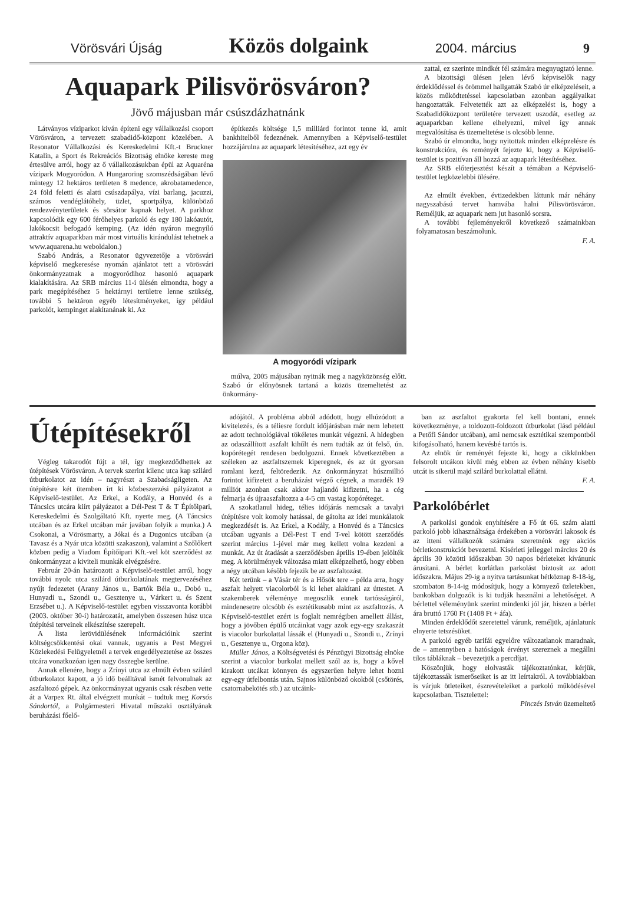Vörösvári Újság Közös dolgaink 2004. március 9
Aquapark Pilisvörösváron?
Jövő májusban már csúszdázhatnánk
Látványos víziparkot kíván építeni egy vállalkozási csoport Vörösváron, a tervezett szabadidő-központ közelében. A Resonator Vállalkozási és Kereskedelmi Kft.-t Bruckner Katalin, a Sport és Rekreációs Bizottság elnöke kereste meg értesülve arról, hogy az ő vállalkozásukban épül az Aquaréna vízipark Mogyoródon. A Hungaroring szomszédságában lévő mintegy 12 hektáros területen 8 medence, akrobatamedence, 24 föld feletti és alatti csúszdapálya, vízi barlang, jacuzzi, számos vendéglátóhely, üzlet, sportpálya, különböző rendezvényterületek és sörsátor kapnak helyet. A parkhoz kapcsolódik egy 600 férőhelyes parkoló és egy 180 lakóautót, lakókocsit befogadó kemping. (Az idén nyáron megnyíló attraktív aquaparkban már most virtuális kirándulást tehetnek a www.aquarena.hu weboldalon.)
Szabó András, a Resonator ügyvezetője a vörösvári képviselő megkeresése nyomán ajánlatot tett a vörösvári önkormányzatnak a mogyoródihoz hasonló aquapark kialakítására. Az SRB március 11-i ülésén elmondta, hogy a park megépítéséhez 5 hektárnyi területre lenne szükség, további 5 hektáron egyéb létesítményeket, így például parkolót, kempinget alakítanának ki. Az
építkezés költsége 1,5 milliárd forintot tenne ki, amit bankhitelből fedeznének. Amennyiben a Képviselő-testület hozzájárulna az aquapark létesítéséhez, azt egy év
A mogyoródi vízipark
múlva, 2005 májusában nyitnák meg a nagyközönség előtt. Szabó úr előnyösnek tartaná a közös üzemeltetést az önkormány-
zattal, ez szerinte mindkét fél számára megnyugtató lenne.
A bizottsági ülésen jelen lévő képviselők nagy érdeklődéssel és örömmel hallgatták Szabó úr elképzeléseit, a közös működtetéssel kapcsolatban azonban aggályaikat hangoztatták. Felvetették azt az elképzelést is, hogy a Szabadidőközpont területére tervezett uszodát, esetleg az aquaparkban kellene elhelyezni, mivel így annak megvalósítása és üzemeltetése is olcsóbb lenne.
Szabó úr elmondta, hogy nyitottak minden elképzelésre és konstrukcióra, és reményét fejezte ki, hogy a Képviselő-testület is pozitívan áll hozzá az aquapark létesítéséhez.
Az SRB előterjesztést készít a témában a Képviselő-testület legközelebbi ülésére.
Az elmúlt években, évtizedekben láttunk már néhány nagyszabású tervet hamvába halni Pilisvörösváron. Reméljük, az aquapark nem jut hasonló sorsra.
A további fejleményekről következő számainkban folyamatosan beszámolunk.
F. A.
Útépítésekről
Végleg takarodót fújt a tél, így megkezdődhettek az útépítések Vörösváron. A tervek szerint kilenc utca kap szilárd útburkolatot az idén – nagyrészt a Szabadságligeten. Az útépítésre két ütemben írt ki közbeszerzési pályázatot a Képviselő-testület. Az Erkel, a Kodály, a Honvéd és a Táncsics utcára kiírt pályázatot a Dél-Pest T & T Építőipari, Kereskedelmi és Szolgáltató Kft. nyerte meg. (A Táncsics utcában és az Erkel utcában már javában folyik a munka.) A Csokonai, a Vörösmarty, a Jókai és a Dugonics utcában (a Tavasz és a Nyár utca közötti szakaszon), valamint a Szőlőkert közben pedig a Viadom Építőipari Kft.-vel köt szerződést az önkormányzat a kiviteli munkák elvégzésére.
Február 20-án határozott a Képviselő-testület arról, hogy további nyolc utca szilárd útburkolatának megtervezéséhez nyújt fedezetet (Arany János u., Bartók Béla u., Dobó u., Hunyadi u., Szondi u., Gesztenye u., Várkert u. és Szent Erzsébet u.). A Képviselő-testület egyben visszavonta korábbi (2003. október 30-i) határozatát, amelyben összesen húsz utca útépítési terveinek elkészítése szerepelt.
A lista lerövidülésének információink szerint költségcsökkentési okai vannak, ugyanis a Pest Megyei Közlekedési Felügyeletnél a tervek engedélyeztetése az összes utcára vonatkozóan igen nagy összegbe kerülne.
Annak ellenére, hogy a Zrínyi utca az elmúlt évben szilárd útburkolatot kapott, a jó idő beálltával ismét felvonulnak az aszfaltozó gépek. Az önkormányzat ugyanis csak részben vette át a Varpex Rt. által elvégzett munkát – tudtuk meg Korsós Sándortól, a Polgármesteri Hivatal műszaki osztályának beruházási főelő-
adójától. A probléma abból adódott, hogy elhúzódott a kivitelezés, és a téliesre fordult időjárásban már nem lehetett az adott technológiával tökéletes munkát végezni. A hidegben az odaszállított aszfalt kihűlt és nem tudták az út felső, ún. kopórétegét rendesen bedolgozni. Ennek következtében a széleken az aszfaltszemek kiperegnek, és az út gyorsan romlani kezd, feltöredezik. Az önkormányzat húszmillió forintot kifizetett a beruházást végző cégnek, a maradék 19 milliót azonban csak akkor hajlandó kifizetni, ha a cég felmarja és újraaszfaltozza a 4-5 cm vastag kopóréteget.
A szokatlanul hideg, télies időjárás nemcsak a tavalyi útépítésre volt komoly hatással, de gátolta az idei munkálatok megkezdését is. Az Erkel, a Kodály, a Honvéd és a Táncsics utcában ugyanis a Dél-Pest T end T-vel kötött szerződés szerint március 1-jével már meg kellett volna kezdeni a munkát. Az út átadását a szerződésben április 19-ében jelölték meg. A körülmények változása miatt elképzelhető, hogy ebben a négy utcában később fejezik be az aszfaltozást.
Két terünk – a Vásár tér és a Hősök tere – példa arra, hogy aszfalt helyett viacolorból is ki lehet alakítani az úttestet. A szakemberek véleménye megoszlik ennek tartósságáról, mindenesetre olcsóbb és esztétikusabb mint az aszfaltozás. A Képviselő-testület ezért is foglalt nemrégiben amellett állást, hogy a jövőben épülő utcáinkat vagy azok egy-egy szakaszát is viacolor burkolattal lássák el (Hunyadi u., Szondi u., Zrínyi u., Gesztenye u., Orgona köz).
Müller János, a Költségvetési és Pénzügyi Bizottság elnöke szerint a viacolor burkolat mellett szól az is, hogy a kővel kirakott utcákat könnyen és egyszerűen helyre lehet hozni egy-egy útfelbontás után. Sajnos különböző okokból (csőtörés, csatornabekötés stb.) az utcáink-
ban az aszfaltot gyakorta fel kell bontani, ennek következménye, a toldozott-foldozott útburkolat (lásd például a Petőfi Sándor utcában), ami nemcsak esztétikai szempontból kifogásolható, hanem kevésbé tartós is.
Az elnök úr reményét fejezte ki, hogy a cikkünkben felsorolt utcákon kívül még ebben az évben néhány kisebb utcát is sikerül majd szilárd burkolattal ellátni.
F. A.
Parkolóbérlet
A parkolási gondok enyhítésére a Fő út 66. szám alatti parkoló jobb kihasználtsága érdekében a vörösvári lakosok és az itteni vállalkozók számára szeretnénk egy akciós bérletkonstrukciót bevezetni. Kísérleti jelleggel március 20 és április 30 közötti időszakban 30 napos bérleteket kívánunk árusítani. A bérlet korlátlan parkolást biztosít az adott időszakra. Május 29-ig a nyitva tartásunkat hétköznap 8-18-ig, szombaton 8-14-ig módosítjuk, hogy a környező üzletekben, bankokban dolgozók is ki tudják használni a lehetőséget. A bérlettel véleményünk szerint mindenki jól jár, hiszen a bérlet ára bruttó 1760 Ft (1408 Ft + áfa).
Minden érdeklődőt szeretettel várunk, reméljük, ajánlatunk elnyerte tetszésüket.
A parkoló egyéb tarifái egyelőre változatlanok maradnak, de – amennyiben a hatóságok érvényt szereznek a megállni tilos tábláknak – bevezetjük a percdíjat.
Köszönjük, hogy elolvasták tájékoztatónkat, kérjük, tájékoztassák ismerőseiket is az itt leírtakról. A továbbiakban is várjuk ötleteiket, észrevételeiket a parkoló működésével kapcsolatban. Tisztelettel:
Pinczés István üzemeltető